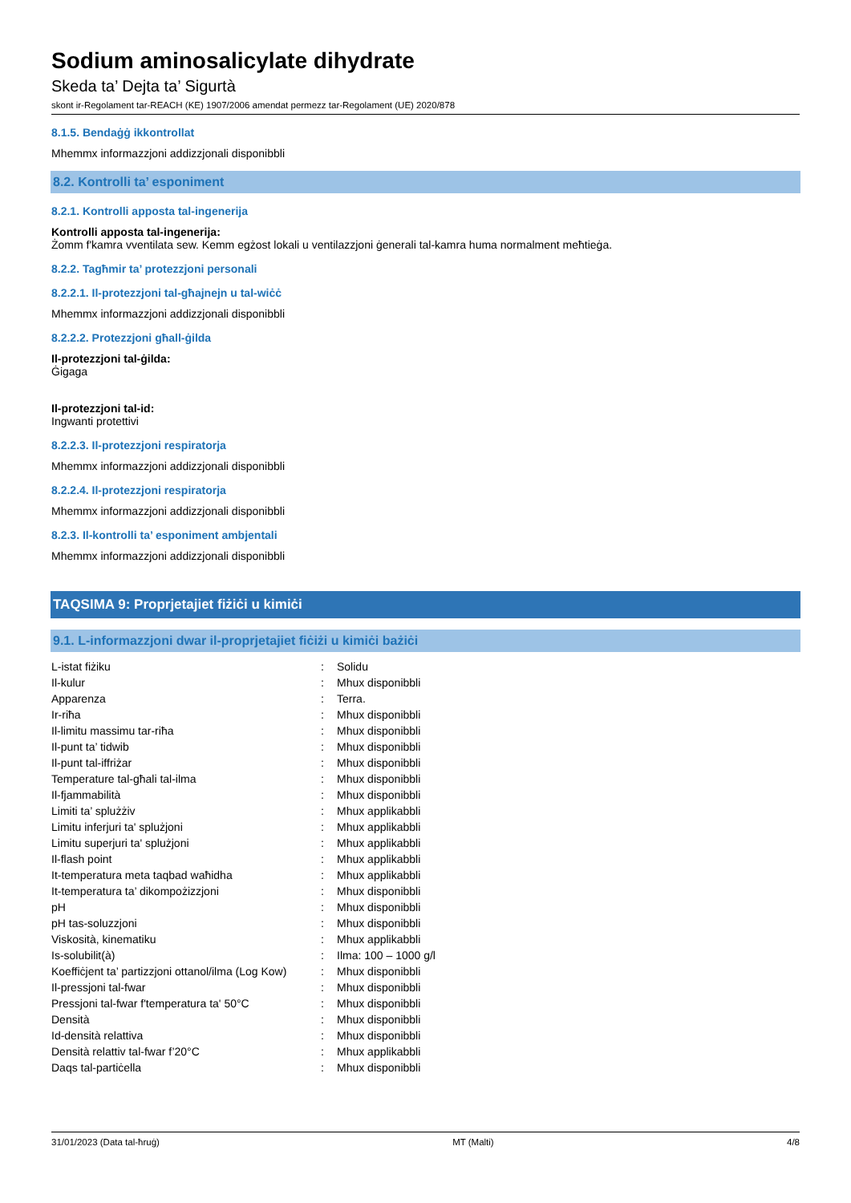Sodium aminosalicylate dihydrate
Skeda ta’ Dejta ta’ Sigurtà
skont ir-Regolament tar-REACH (KE) 1907/2006 amendat permezz tar-Regolament (UE) 2020/878
8.1.5. Bendaġġ ikkontrollat
Mhemmx informazzjoni addizzjonali disponibbli
8.2. Kontrolli ta’ esponiment
8.2.1. Kontrolli apposta tal-ingenerija
Kontrolli apposta tal-ingenerija:
Żomm f'kamra vventilata sew. Kemm egżost lokali u ventilazzjoni ġenerali tal-kamra huma normalment meħtieġa.
8.2.2. Tagħmir ta’ protezzjoni personali
8.2.2.1. Il-protezzjoni tal-għajnejn u tal-wiċċ
Mhemmx informazzjoni addizzjonali disponibbli
8.2.2.2. Protezzjoni għall-ġilda
Il-protezzjoni tal-ġilda:
Ġigaga
Il-protezzjoni tal-id:
Ingwanti protettivi
8.2.2.3. Il-protezzjoni respiratorja
Mhemmx informazzjoni addizzjonali disponibbli
8.2.2.4. Il-protezzjoni respiratorja
Mhemmx informazzjoni addizzjonali disponibbli
8.2.3. Il-kontrolli ta’ esponiment ambjentali
Mhemmx informazzjoni addizzjonali disponibbli
TAQSIMA 9: Proprjetajiet fiżiċi u kimiċi
9.1. L-informazzjoni dwar il-proprjetajiet fiċiżi u kimiċi bażiċi
| L-istat fiżiku | : | Solidu |
| Il-kulur | : | Mhux disponibbli |
| Apparenza | : | Terra. |
| Ir-riħa | : | Mhux disponibbli |
| Il-limitu massimu tar-riħa | : | Mhux disponibbli |
| Il-punt ta’ tidwib | : | Mhux disponibbli |
| Il-punt tal-iffriżar | : | Mhux disponibbli |
| Temperature tal-għali tal-ilma | : | Mhux disponibbli |
| Il-fjammabilità | : | Mhux disponibbli |
| Limiti ta’ splużżiv | : | Mhux applikabbli |
| Limitu inferjuri ta' splużjoni | : | Mhux applikabbli |
| Limitu superjuri ta' splużjoni | : | Mhux applikabbli |
| Il-flash point | : | Mhux applikabbli |
| It-temperatura meta taqbad waħidha | : | Mhux applikabbli |
| It-temperatura ta’ dikompożizzjoni | : | Mhux disponibbli |
| pH | : | Mhux disponibbli |
| pH tas-soluzzjoni | : | Mhux disponibbli |
| Viskosità, kinematiku | : | Mhux applikabbli |
| Is-solubilit(à) | : | Ilma: 100 – 1000 g/l |
| Koeffiċjent ta’ partizzjoni ottanol/ilma (Log Kow) | : | Mhux disponibbli |
| Il-pressjoni tal-fwar | : | Mhux disponibbli |
| Pressjoni tal-fwar f'temperatura ta' 50°C | : | Mhux disponibbli |
| Densità | : | Mhux disponibbli |
| Id-densità relattiva | : | Mhux disponibbli |
| Densità relattiv tal-fwar f’20°C | : | Mhux applikabbli |
| Daqs tal-partiċella | : | Mhux disponibbli |
31/01/2023 (Data tal-ħruġ) MT (Malti) 4/8